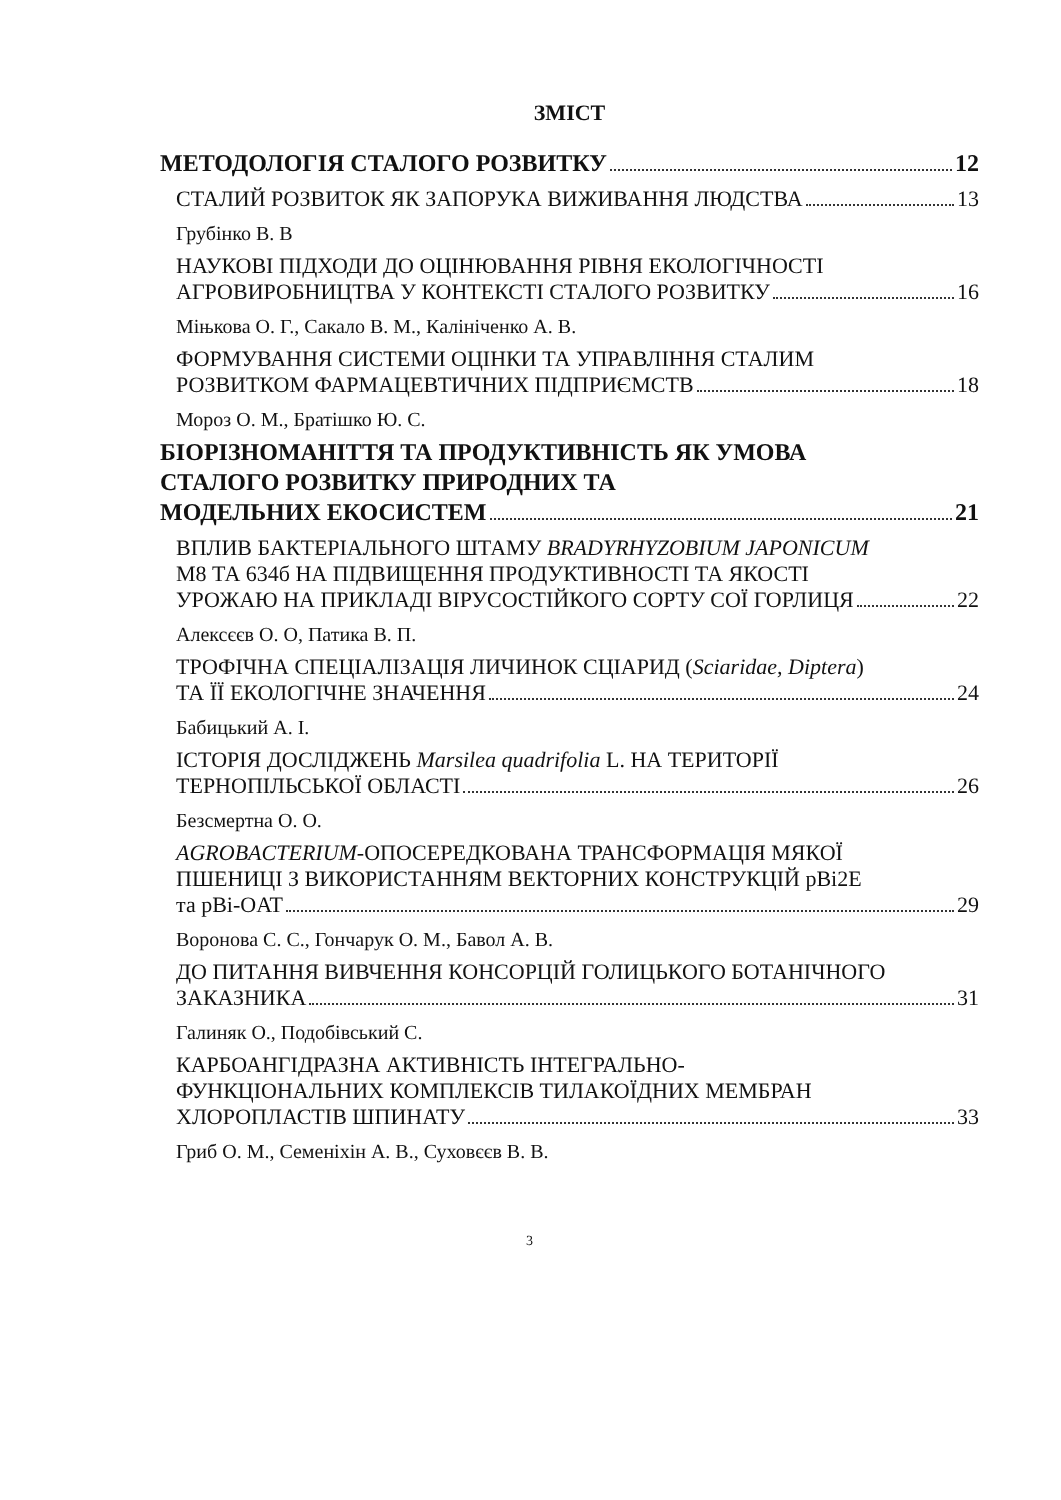ЗМІСТ
МЕТОДОЛОГІЯ СТАЛОГО РОЗВИТКУ 12
СТАЛИЙ РОЗВИТОК ЯК ЗАПОРУКА ВИЖИВАННЯ ЛЮДСТВА 13
Грубінко В. В
НАУКОВІ ПІДХОДИ ДО ОЦІНЮВАННЯ РІВНЯ ЕКОЛОГІЧНОСТІ
АГРОВИРОБНИЦТВА У КОНТЕКСТІ СТАЛОГО РОЗВИТКУ 16
Міњкова О. Г., Сакало В. М., Калініченко А. В.
ФОРМУВАННЯ СИСТЕМИ ОЦІНКИ ТА УПРАВЛІННЯ СТАЛИМ
РОЗВИТКОМ ФАРМАЦЕВТИЧНИХ ПІДПРИЄМСТВ 18
Мороз О. М., Братішко Ю. С.
БІОРІЗНОМАНІТТЯ ТА ПРОДУКТИВНІСТЬ ЯК УМОВА
СТАЛОГО РОЗВИТКУ ПРИРОДНИХ ТА
МОДЕЛЬНИХ ЕКОСИСТЕМ 21
ВПЛИВ БАКТЕРІАЛЬНОГО ШТАМУ BRADYRHYZOBIUM JAPONICUM
М8 ТА 634б НА ПІДВИЩЕННЯ ПРОДУКТИВНОСТІ ТА ЯКОСТІ
УРОЖАЮ НА ПРИКЛАДІ ВІРУСОСТІЙКОГО СОРТУ СОЇ ГОРЛИЦЯ 22
Алексєєв О. О, Патика В. П.
ТРОФІЧНА СПЕЦІАЛІЗАЦІЯ ЛИЧИНОК СЦІАРИД (Sciaridae, Diptera)
ТА ЇЇ ЕКОЛОГІЧНЕ ЗНАЧЕННЯ 24
Бабицький А. І.
ІСТОРІЯ ДОСЛІДЖЕНЬ Marsilea quadrifolia L. НА ТЕРИТОРІЇ
ТЕРНОПІЛЬСЬКОЇ ОБЛАСТІ 26
Безсмертна О. О.
AGROBACTERIUM-ОПОСЕРЕДКОВАНА ТРАНСФОРМАЦІЯ МЯКОЇ
ПШЕНИЦІ З ВИКОРИСТАННЯМ ВЕКТОРНИХ КОНСТРУКЦІЙ pBi2E
та pBi-OAT 29
Воронова С. С., Гончарук О. М., Бавол А. В.
ДО ПИТАННЯ ВИВЧЕННЯ КОНСОРЦІЙ ГОЛИЦЬКОГО БОТАНІЧНОГО
ЗАКАЗНИКА 31
Галиняк О., Подобівський С.
КАРБОАНГІДРАЗНА АКТИВНІСТЬ ІНТЕГРАЛЬНО-
ФУНКЦІОНАЛЬНИХ КОМПЛЕКСІВ ТИЛАКОЇДНИХ МЕМБРАН
ХЛОРОПЛАСТІВ ШПИНАТУ 33
Гриб О. М., Семеніхін А. В., Суховєєв В. В.
3